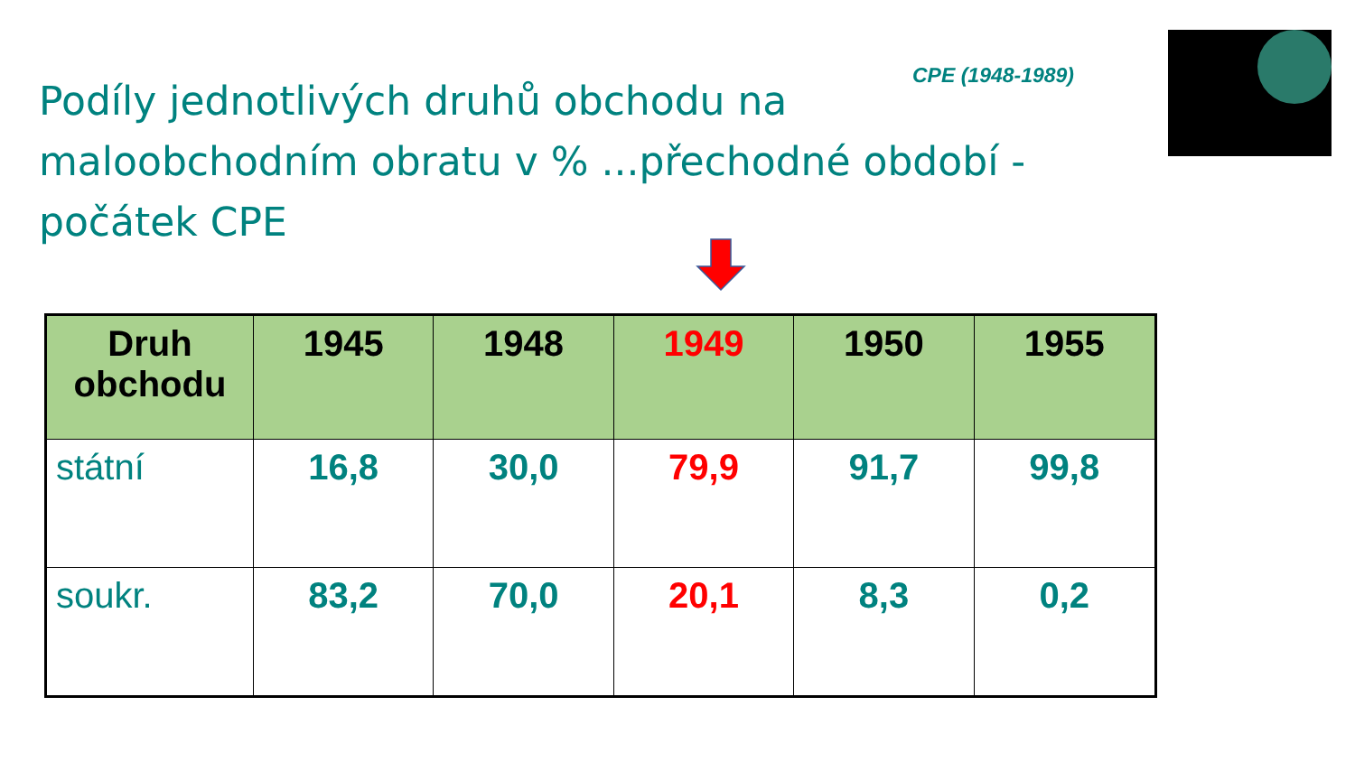Podíly jednotlivých druhů obchodu na maloobchodním obratu v % ...přechodné období - počátek CPE
CPE (1948-1989)
| Druh obchodu | 1945 | 1948 | 1949 | 1950 | 1955 |
| --- | --- | --- | --- | --- | --- |
| státní | 16,8 | 30,0 | 79,9 | 91,7 | 99,8 |
| soukr. | 83,2 | 70,0 | 20,1 | 8,3 | 0,2 |